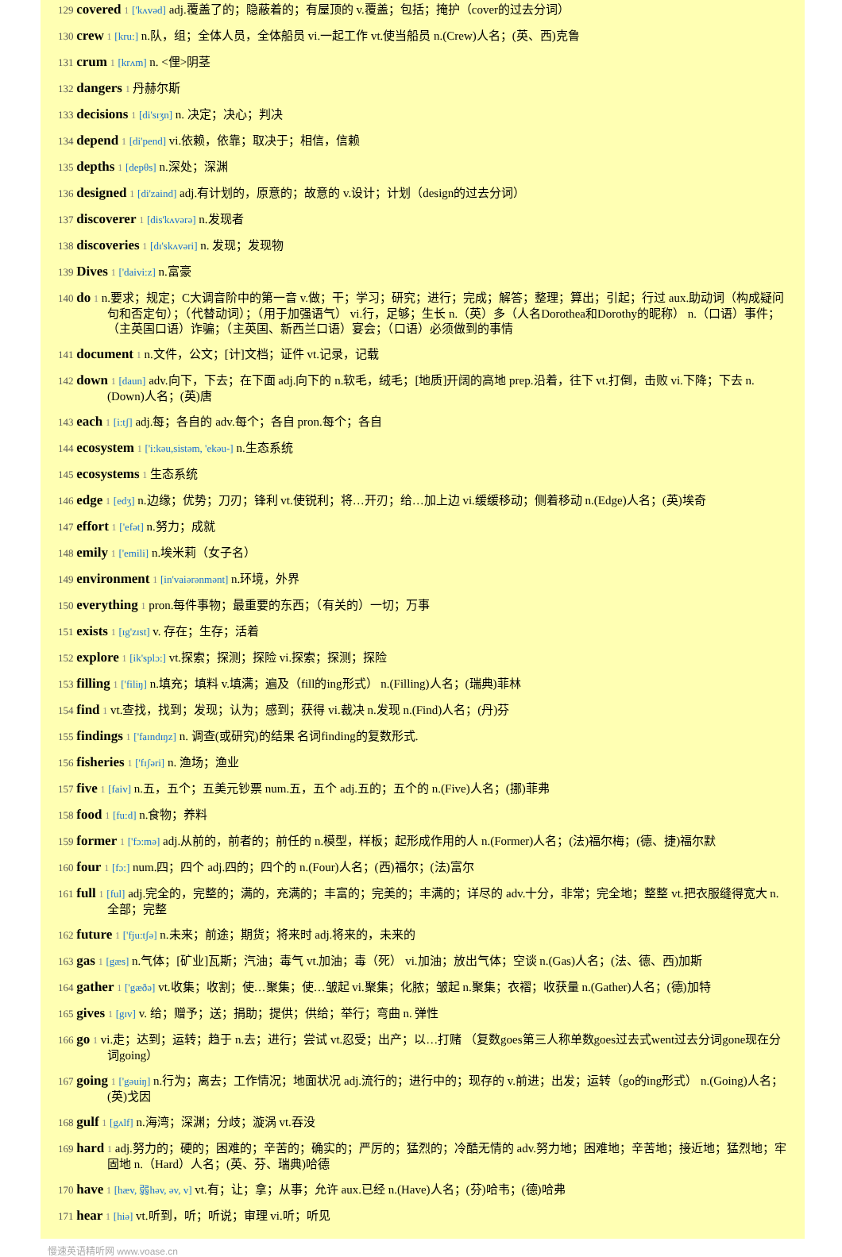129 covered 1 ['kʌvəd] adj.覆盖了的；隐蔽着的；有屋顶的 v.覆盖；包括；掩护（cover的过去分词）
130 crew 1 [kru:] n.队，组；全体人员，全体船员 vi.一起工作 vt.使当船员 n.(Crew)人名；(英、西)克鲁
131 crum 1 [krʌm] n. <俚>阴茎
132 dangers 1 丹赫尔斯
133 decisions 1 [di'sɪʒn] n. 决定；决心；判决
134 depend 1 [di'pend] vi.依赖，依靠；取决于；相信，信赖
135 depths 1 [depθs] n.深处；深渊
136 designed 1 [di'zaind] adj.有计划的，原意的；故意的 v.设计；计划（design的过去分词）
137 discoverer 1 [dis'kʌvərə] n.发现者
138 discoveries 1 [dɪ'skʌvəri] n. 发现；发现物
139 Dives 1 ['daivi:z] n.富豪
140 do 1 n.要求；规定；C大调音阶中的第一音 v.做；干；学习；研究；进行；完成；解答；整理；算出；引起；行过 aux.助动词（构成疑问句和否定句）；（代替动词）；（用于加强语气） vi.行，足够；生长 n.（英）多（人名Dorothea和Dorothy的昵称） n.（口语）事件；（主英国口语）诈骗；（主英国、新西兰口语）宴会；（口语）必须做到的事情
141 document 1 n.文件，公文；[计]文档；证件 vt.记录，记载
142 down 1 [daun] adv.向下，下去；在下面 adj.向下的 n.软毛，绒毛；[地质]开阔的高地 prep.沿着，往下 vt.打倒，击败 vi.下降；下去 n.(Down)人名；(英)唐
143 each 1 [i:tʃ] adj.每；各自的 adv.每个；各自 pron.每个；各自
144 ecosystem 1 ['i:kəu,sistəm, 'ekəu-] n.生态系统
145 ecosystems 1 生态系统
146 edge 1 [edʒ] n.边缘；优势；刀刃；锋利 vt.使锐利；将…开刃；给…加上边 vi.缓缓移动；侧着移动 n.(Edge)人名；(英)埃奇
147 effort 1 ['efət] n.努力；成就
148 emily 1 ['emili] n.埃米莉（女子名）
149 environment 1 [in'vaiərənmənt] n.环境，外界
150 everything 1 pron.每件事物；最重要的东西；（有关的）一切；万事
151 exists 1 [ɪg'zɪst] v. 存在；生存；活着
152 explore 1 [ik'splɔ:] vt.探索；探测；探险 vi.探索；探测；探险
153 filling 1 ['filiŋ] n.填充；填料 v.填满；遍及（fill的ing形式） n.(Filling)人名；(瑞典)菲林
154 find 1 vt.查找，找到；发现；认为；感到；获得 vi.裁决 n.发现 n.(Find)人名；(丹)芬
155 findings 1 ['faɪndɪŋz] n. 调查(或研究)的结果 名词finding的复数形式.
156 fisheries 1 ['fɪʃəri] n. 渔场；渔业
157 five 1 [faiv] n.五，五个；五美元钞票 num.五，五个 adj.五的；五个的 n.(Five)人名；(挪)菲弗
158 food 1 [fu:d] n.食物；养料
159 former 1 ['fɔ:mə] adj.从前的，前者的；前任的 n.模型，样板；起形成作用的人 n.(Former)人名；(法)福尔梅；(德、捷)福尔默
160 four 1 [fɔ:] num.四；四个 adj.四的；四个的 n.(Four)人名；(西)福尔；(法)富尔
161 full 1 [ful] adj.完全的，完整的；满的，充满的；丰富的；完美的；丰满的；详尽的 adv.十分，非常；完全地；整整 vt.把衣服缝得宽大 n.全部；完整
162 future 1 ['fju:tʃə] n.未来；前途；期货；将来时 adj.将来的，未来的
163 gas 1 [gæs] n.气体；[矿业]瓦斯；汽油；毒气 vt.加油；毒（死） vi.加油；放出气体；空谈 n.(Gas)人名；(法、德、西)加斯
164 gather 1 ['gæðə] vt.收集；收割；使…聚集；使…皱起 vi.聚集；化脓；皱起 n.聚集；衣褶；收获量 n.(Gather)人名；(德)加特
165 gives 1 [gɪv] v. 给；赠予；送；捐助；提供；供给；举行；弯曲 n. 弹性
166 go 1 vi.走；达到；运转；趋于 n.去；进行；尝试 vt.忍受；出产；以…打赌 （复数goes第三人称单数goes过去式went过去分词gone现在分词going）
167 going 1 ['gəuiŋ] n.行为；离去；工作情况；地面状况 adj.流行的；进行中的；现存的 v.前进；出发；运转（go的ing形式） n.(Going)人名；(英)戈因
168 gulf 1 [gʌlf] n.海湾；深渊；分歧；漩涡 vt.吞没
169 hard 1 adj.努力的；硬的；困难的；辛苦的；确实的；严厉的；猛烈的；冷酷无情的 adv.努力地；困难地；辛苦地；接近地；猛烈地；牢固地 n.（Hard）人名；(英、芬、瑞典)哈德
170 have 1 [hæv, 弱həv, əv, v] vt.有；让；拿；从事；允许 aux.已经 n.(Have)人名；(芬)哈韦；(德)哈弗
171 hear 1 [hiə] vt.听到，听；听说；审理 vi.听；听见
慢速英语精听网 www.voase.cn